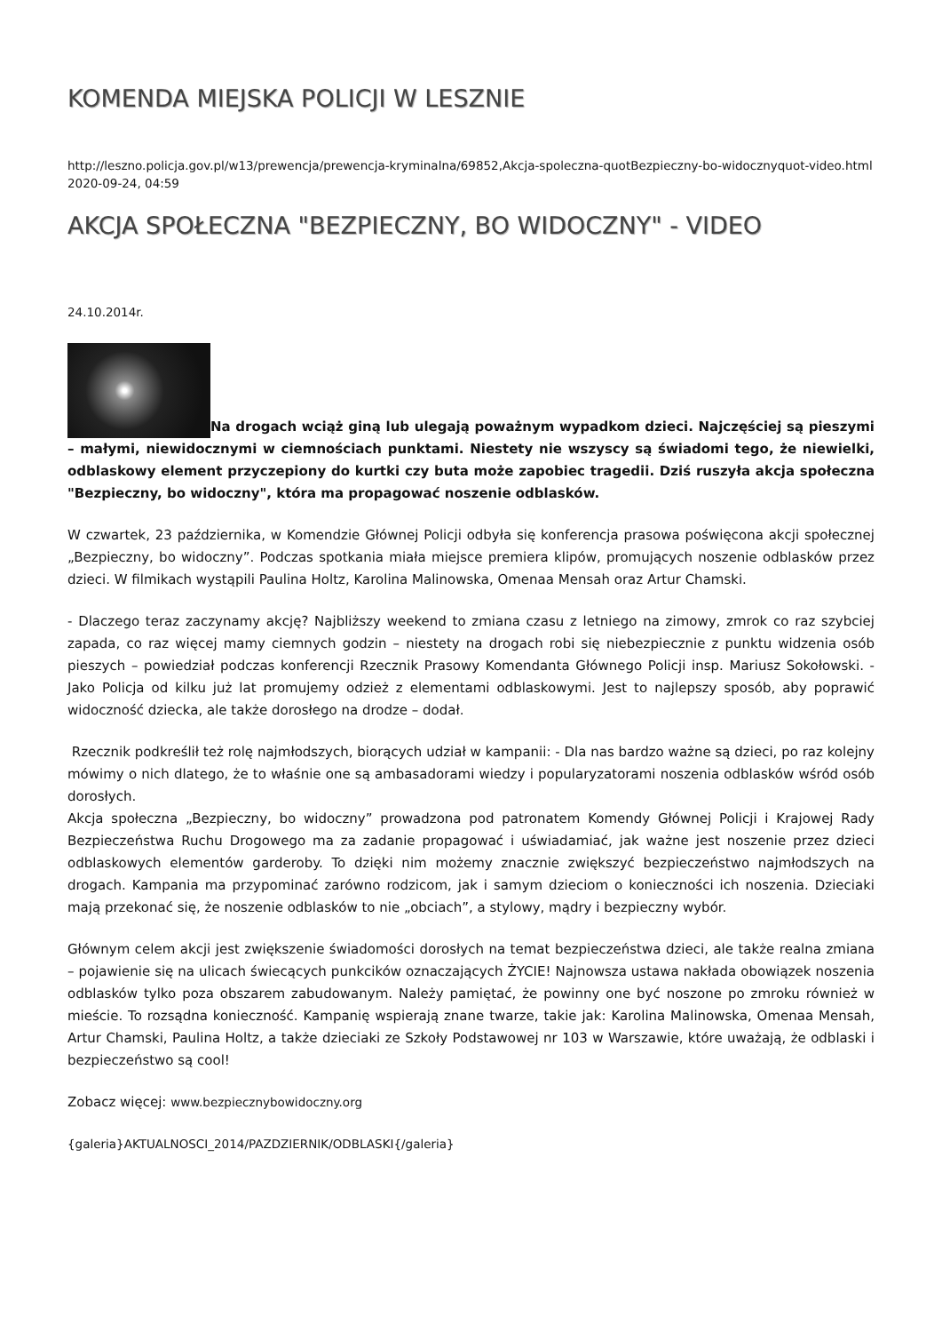KOMENDA MIEJSKA POLICJI W LESZNIE
http://leszno.policja.gov.pl/w13/prewencja/prewencja-kryminalna/69852,Akcja-spoleczna-quotBezpieczny-bo-widocznyquot-video.html
2020-09-24, 04:59
AKCJA SPOŁECZNA "BEZPIECZNY, BO WIDOCZNY" - VIDEO
24.10.2014r.
Na drogach wciąż giną lub ulegają poważnym wypadkom dzieci. Najczęściej są pieszymi – małymi, niewidocznymi w ciemnościach punktami. Niestety nie wszyscy są świadomi tego, że niewielki, odblaskowy element przyczepiony do kurtki czy buta może zapobiec tragedii. Dziś ruszyła akcja społeczna "Bezpieczny, bo widoczny", która ma propagować noszenie odblasków.
W czwartek, 23 października, w Komendzie Głównej Policji odbyła się konferencja prasowa poświęcona akcji społecznej „Bezpieczny, bo widoczny”. Podczas spotkania miała miejsce premiera klipów, promujących noszenie odblasków przez dzieci. W filmikach wystąpili Paulina Holtz, Karolina Malinowska, Omenaa Mensah oraz Artur Chamski.
- Dlaczego teraz zaczynamy akcję? Najbliższy weekend to zmiana czasu z letniego na zimowy, zmrok co raz szybciej zapada, co raz więcej mamy ciemnych godzin – niestety na drogach robi się niebezpiecznie z punktu widzenia osób pieszych – powiedział podczas konferencji Rzecznik Prasowy Komendanta Głównego Policji insp. Mariusz Sokołowski. - Jako Policja od kilku już lat promujemy odzież z elementami odblaskowymi. Jest to najlepszy sposób, aby poprawić widoczność dziecka, ale także dorosłego na drodze – dodał.
Rzecznik podkreślił też rolę najmłodszych, biorących udział w kampanii: - Dla nas bardzo ważne są dzieci, po raz kolejny mówimy o nich dlatego, że to właśnie one są ambasadorami wiedzy i popularyzatorami noszenia odblasków wśród osób dorosłych.
Akcja społeczna „Bezpieczny, bo widoczny” prowadzona pod patronatem Komendy Głównej Policji i Krajowej Rady Bezpieczeństwa Ruchu Drogowego ma za zadanie propagować i uświadamiać, jak ważne jest noszenie przez dzieci odblaskowych elementów garderoby. To dzięki nim możemy znacznie zwiększyć bezpieczeństwo najmłodszych na drogach. Kampania ma przypominać zarówno rodzicom, jak i samym dzieciom o konieczności ich noszenia. Dzieciaki mają przekonać się, że noszenie odblasków to nie „obciach”, a stylowy, mądry i bezpieczny wybór.
Głównym celem akcji jest zwiększenie świadomości dorosłych na temat bezpieczeństwa dzieci, ale także realna zmiana – pojawienie się na ulicach świecących punkcików oznaczających ŻYCIE! Najnowsza ustawa nakłada obowiązek noszenia odblasków tylko poza obszarem zabudowanym. Należy pamiętać, że powinny one być noszone po zmroku również w mieście. To rozsądna konieczność. Kampanię wspierają znane twarze, takie jak: Karolina Malinowska, Omenaa Mensah, Artur Chamski, Paulina Holtz, a także dzieciaki ze Szkoły Podstawowej nr 103 w Warszawie, które uważają, że odblaski i bezpieczeństwo są cool!
Zobacz więcej: www.bezpiecznybowidoczny.org
{galeria}AKTUALNOSCI_2014/PAZDZIERNIK/ODBLASKI{/galeria}